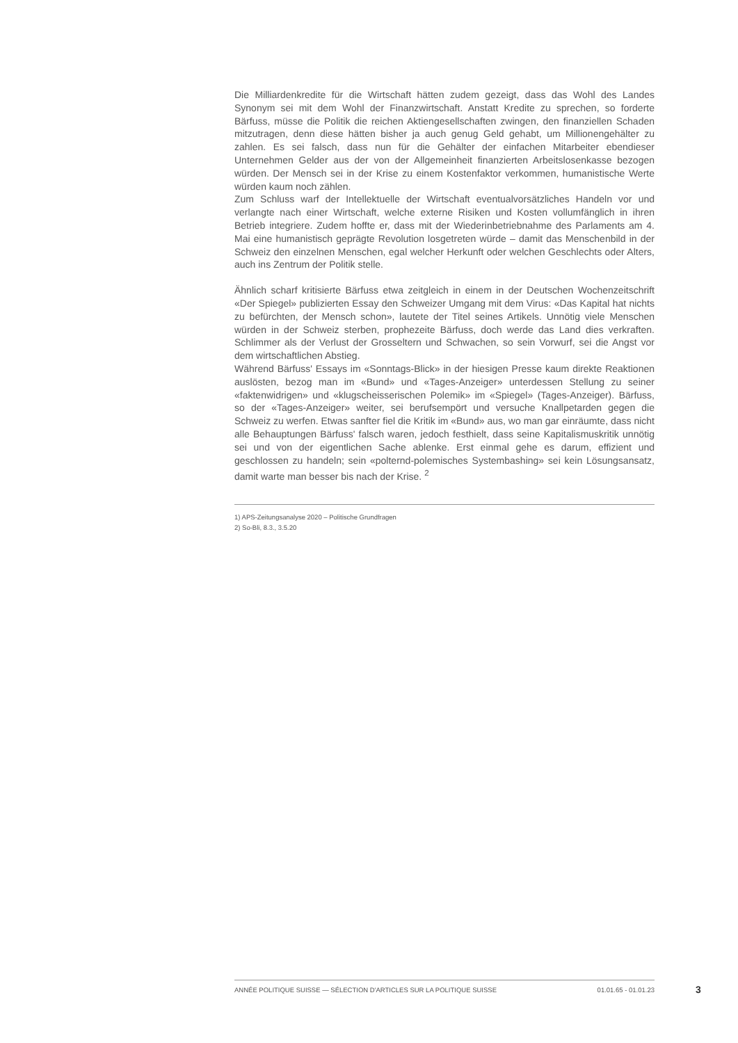Die Milliardenkredite für die Wirtschaft hätten zudem gezeigt, dass das Wohl des Landes Synonym sei mit dem Wohl der Finanzwirtschaft. Anstatt Kredite zu sprechen, so forderte Bärfuss, müsse die Politik die reichen Aktiengesellschaften zwingen, den finanziellen Schaden mitzutragen, denn diese hätten bisher ja auch genug Geld gehabt, um Millionengehälter zu zahlen. Es sei falsch, dass nun für die Gehälter der einfachen Mitarbeiter ebendieser Unternehmen Gelder aus der von der Allgemeinheit finanzierten Arbeitslosenkasse bezogen würden. Der Mensch sei in der Krise zu einem Kostenfaktor verkommen, humanistische Werte würden kaum noch zählen.
Zum Schluss warf der Intellektuelle der Wirtschaft eventualvorsätzliches Handeln vor und verlangte nach einer Wirtschaft, welche externe Risiken und Kosten vollumfänglich in ihren Betrieb integriere. Zudem hoffte er, dass mit der Wiederinbetriebnahme des Parlaments am 4. Mai eine humanistisch geprägte Revolution losgetreten würde – damit das Menschenbild in der Schweiz den einzelnen Menschen, egal welcher Herkunft oder welchen Geschlechts oder Alters, auch ins Zentrum der Politik stelle.
Ähnlich scharf kritisierte Bärfuss etwa zeitgleich in einem in der Deutschen Wochenzeitschrift «Der Spiegel» publizierten Essay den Schweizer Umgang mit dem Virus: «Das Kapital hat nichts zu befürchten, der Mensch schon», lautete der Titel seines Artikels. Unnötig viele Menschen würden in der Schweiz sterben, prophezeite Bärfuss, doch werde das Land dies verkraften. Schlimmer als der Verlust der Grosseltern und Schwachen, so sein Vorwurf, sei die Angst vor dem wirtschaftlichen Abstieg.
Während Bärfuss' Essays im «Sonntags-Blick» in der hiesigen Presse kaum direkte Reaktionen auslösten, bezog man im «Bund» und «Tages-Anzeiger» unterdessen Stellung zu seiner «faktenwidrigen» und «klugscheisserischen Polemik» im «Spiegel» (Tages-Anzeiger). Bärfuss, so der «Tages-Anzeiger» weiter, sei berufsempört und versuche Knallpetarden gegen die Schweiz zu werfen. Etwas sanfter fiel die Kritik im «Bund» aus, wo man gar einräumte, dass nicht alle Behauptungen Bärfuss' falsch waren, jedoch festhielt, dass seine Kapitalismuskritik unnötig sei und von der eigentlichen Sache ablenke. Erst einmal gehe es darum, effizient und geschlossen zu handeln; sein «polternd-polemisches Systembashing» sei kein Lösungsansatz, damit warte man besser bis nach der Krise. <sup>2</sup>
1) APS-Zeitungsanalyse 2020 – Politische Grundfragen
2) So-Bli, 8.3., 3.5.20
ANNÉE POLITIQUE SUISSE — SÉLECTION D'ARTICLES SUR LA POLITIQUE SUISSE 01.01.65 - 01.01.23
3